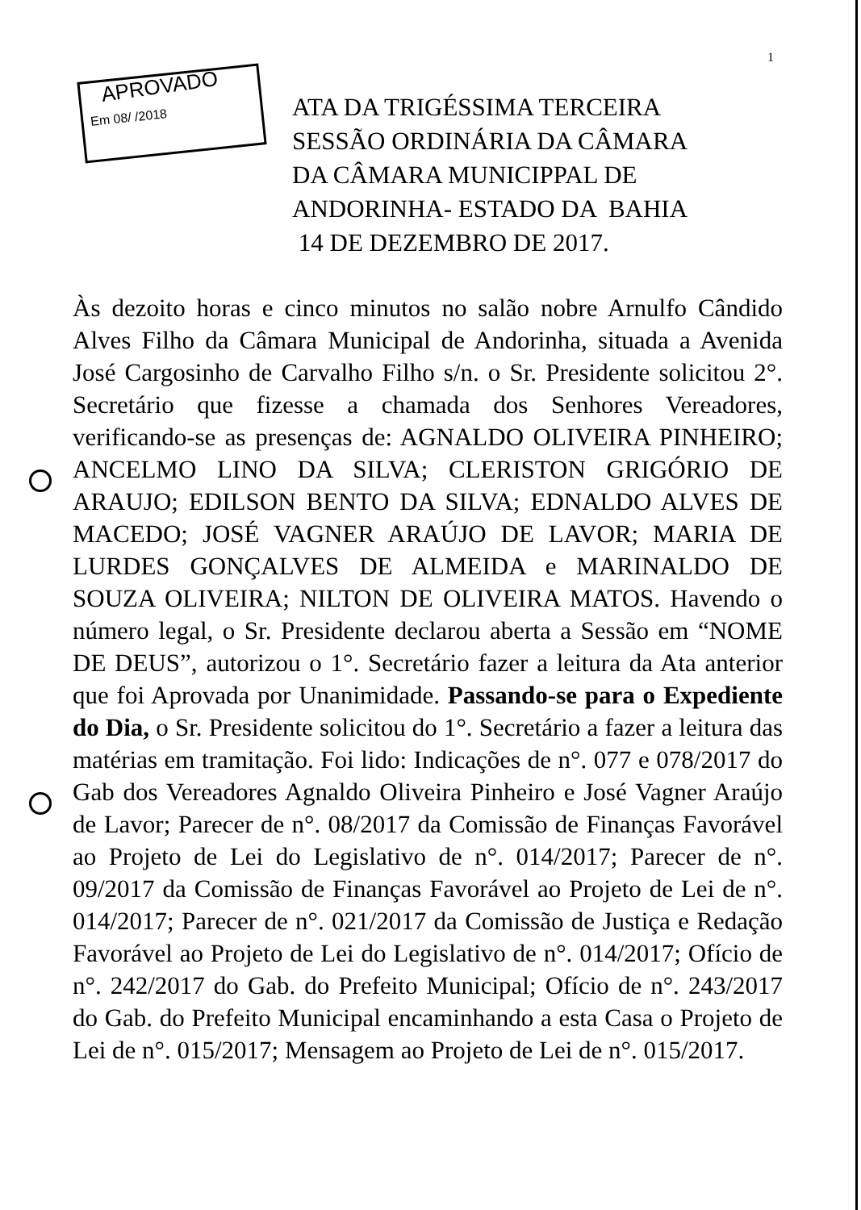1
APROVADO
Em 08/ /2018
ATA DA TRIGÉSSIMA TERCEIRA
SESSÃO ORDINÁRIA DA CÂMARA
DA CÂMARA MUNICIPPAL DE
ANDORINHA- ESTADO DA BAHIA
14 DE DEZEMBRO DE 2017.
Às dezoito horas e cinco minutos no salão nobre Arnulfo Cândido Alves Filho da Câmara Municipal de Andorinha, situada a Avenida José Cargosinho de Carvalho Filho s/n. o Sr. Presidente solicitou 2°. Secretário que fizesse a chamada dos Senhores Vereadores, verificando-se as presenças de: AGNALDO OLIVEIRA PINHEIRO; ANCELMO LINO DA SILVA; CLERISTON GRIGÓRIO DE ARAUJO; EDILSON BENTO DA SILVA; EDNALDO ALVES DE MACEDO; JOSÉ VAGNER ARAÚJO DE LAVOR; MARIA DE LURDES GONÇALVES DE ALMEIDA e MARINALDO DE SOUZA OLIVEIRA; NILTON DE OLIVEIRA MATOS. Havendo o número legal, o Sr. Presidente declarou aberta a Sessão em “NOME DE DEUS”, autorizou o 1°. Secretário fazer a leitura da Ata anterior que foi Aprovada por Unanimidade. Passando-se para o Expediente do Dia, o Sr. Presidente solicitou do 1°. Secretário a fazer a leitura das matérias em tramitação. Foi lido: Indicações de n°. 077 e 078/2017 do Gab dos Vereadores Agnaldo Oliveira Pinheiro e José Vagner Araújo de Lavor; Parecer de n°. 08/2017 da Comissão de Finanças Favorável ao Projeto de Lei do Legislativo de n°. 014/2017; Parecer de n°. 09/2017 da Comissão de Finanças Favorável ao Projeto de Lei de n°. 014/2017; Parecer de n°. 021/2017 da Comissão de Justiça e Redação Favorável ao Projeto de Lei do Legislativo de n°. 014/2017; Ofício de n°. 242/2017 do Gab. do Prefeito Municipal; Ofício de n°. 243/2017 do Gab. do Prefeito Municipal encaminhando a esta Casa o Projeto de Lei de n°. 015/2017; Mensagem ao Projeto de Lei de n°. 015/2017.